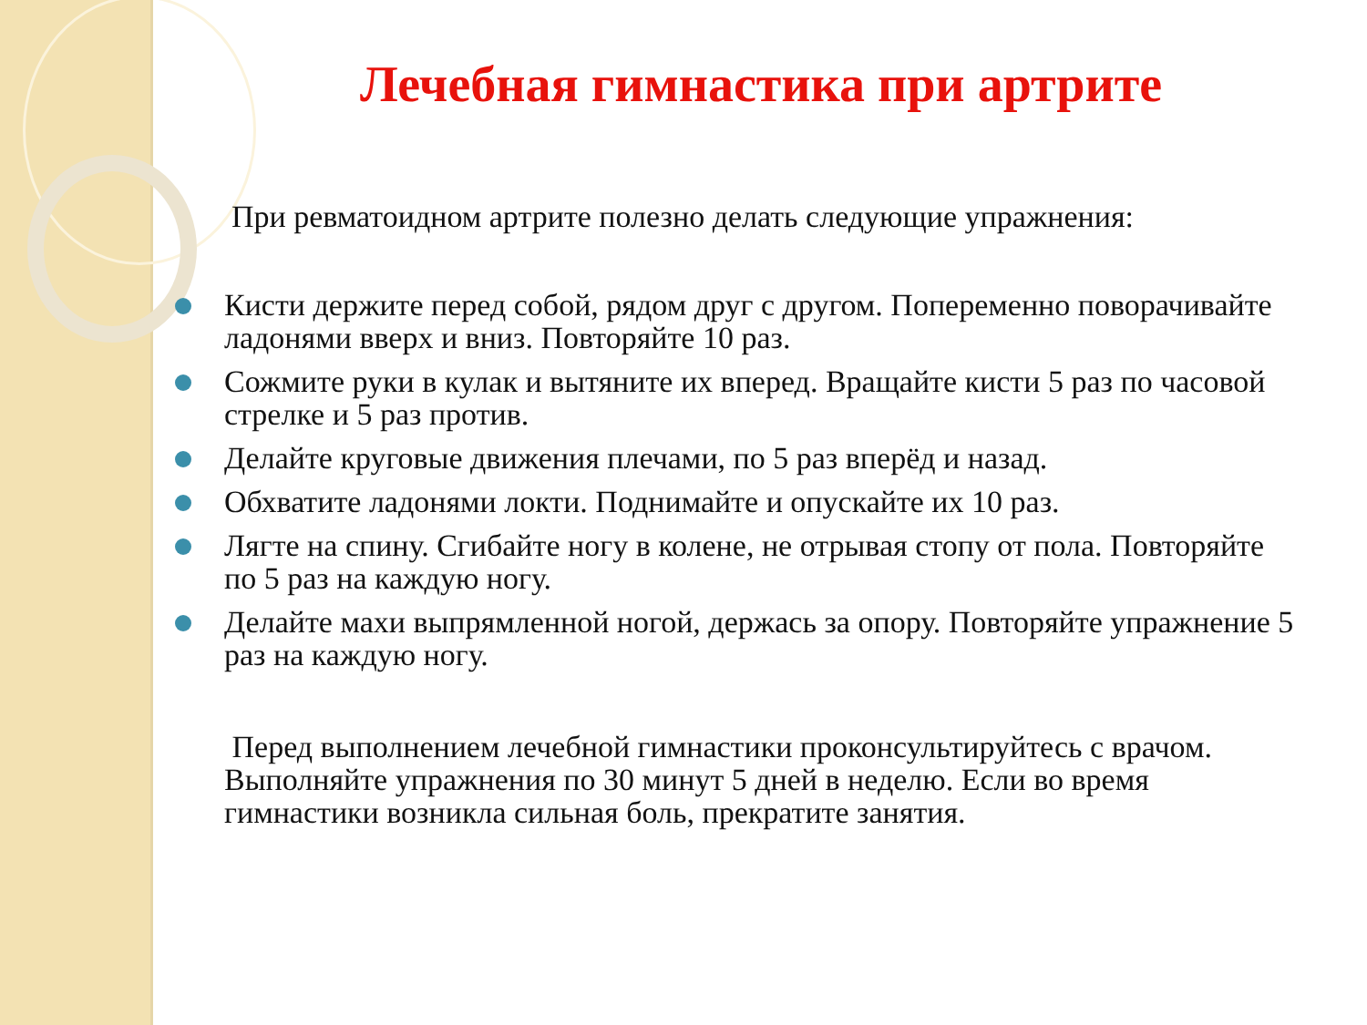Лечебная гимнастика при артрите
При ревматоидном артрите полезно делать следующие упражнения:
Кисти держите перед собой, рядом друг с другом. Попеременно поворачивайте ладонями вверх и вниз. Повторяйте 10 раз.
Сожмите руки в кулак и вытяните их вперед. Вращайте кисти 5 раз по часовой стрелке и 5 раз против.
Делайте круговые движения плечами, по 5 раз вперёд и назад.
Обхватите ладонями локти. Поднимайте и опускайте их 10 раз.
Лягте на спину. Сгибайте ногу в колене, не отрывая стопу от пола. Повторяйте по 5 раз на каждую ногу.
Делайте махи выпрямленной ногой, держась за опору. Повторяйте упражнение 5 раз на каждую ногу.
Перед выполнением лечебной гимнастики проконсультируйтесь с врачом. Выполняйте упражнения по 30 минут 5 дней в неделю. Если во время гимнастики возникла сильная боль, прекратите занятия.